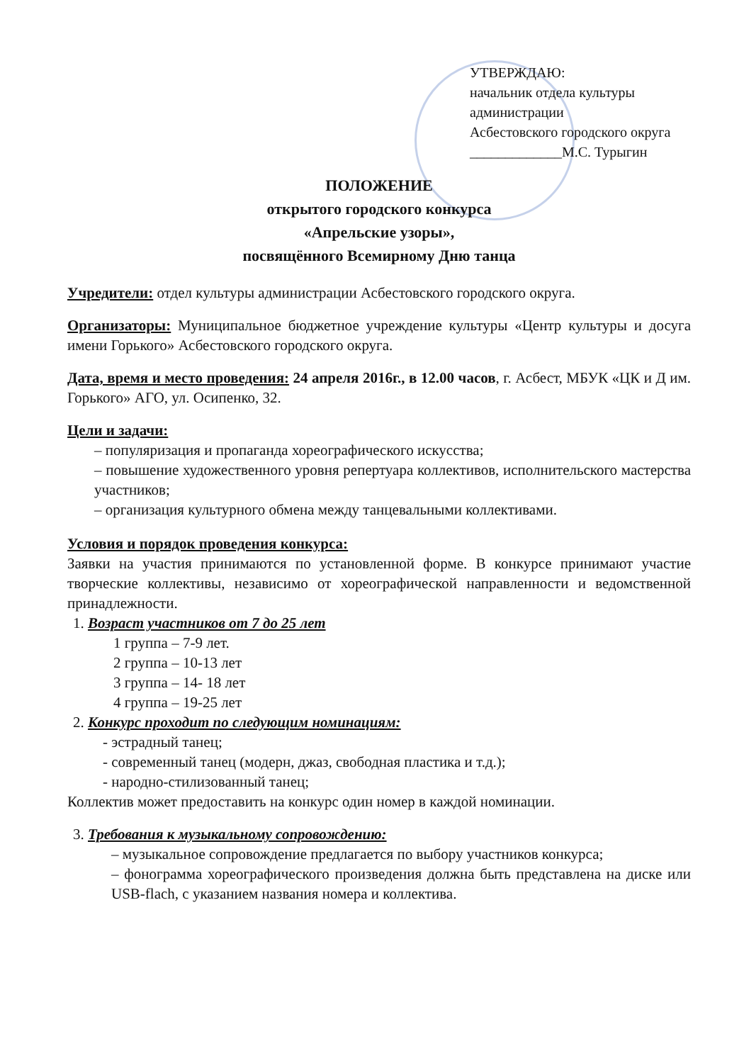УТВЕРЖДАЮ:
начальник отдела культуры
администрации
Асбестовского городского округа
_____________М.С. Турыгин
ПОЛОЖЕНИЕ
открытого городского конкурса
«Апрельские узоры»,
посвящённого Всемирному Дню танца
Учредители: отдел культуры администрации Асбестовского городского округа.
Организаторы: Муниципальное бюджетное учреждение культуры «Центр культуры и досуга имени Горького» Асбестовского городского округа.
Дата, время и место проведения: 24 апреля 2016г., в 12.00 часов, г. Асбест, МБУК «ЦК и Д им. Горького» АГО, ул. Осипенко, 32.
Цели и задачи:
– популяризация и пропаганда хореографического искусства;
– повышение художественного уровня репертуара коллективов, исполнительского мастерства участников;
– организация культурного обмена между танцевальными коллективами.
Условия и порядок проведения конкурса:
Заявки на участия принимаются по установленной форме. В конкурсе принимают участие творческие коллективы, независимо от хореографической направленности и ведомственной принадлежности.
1. Возраст участников от 7 до 25 лет
1 группа – 7-9 лет.
2 группа – 10-13 лет
3 группа – 14- 18 лет
4 группа – 19-25 лет
2. Конкурс проходит по следующим номинациям:
- эстрадный танец;
- современный танец (модерн, джаз, свободная пластика и т.д.);
- народно-стилизованный танец;
Коллектив может предоставить на конкурс один номер в каждой номинации.
3. Требования к музыкальному сопровождению:
– музыкальное сопровождение предлагается по выбору участников конкурса;
– фонограмма хореографического произведения должна быть представлена на диске или USB-flach, с указанием названия номера и коллектива.